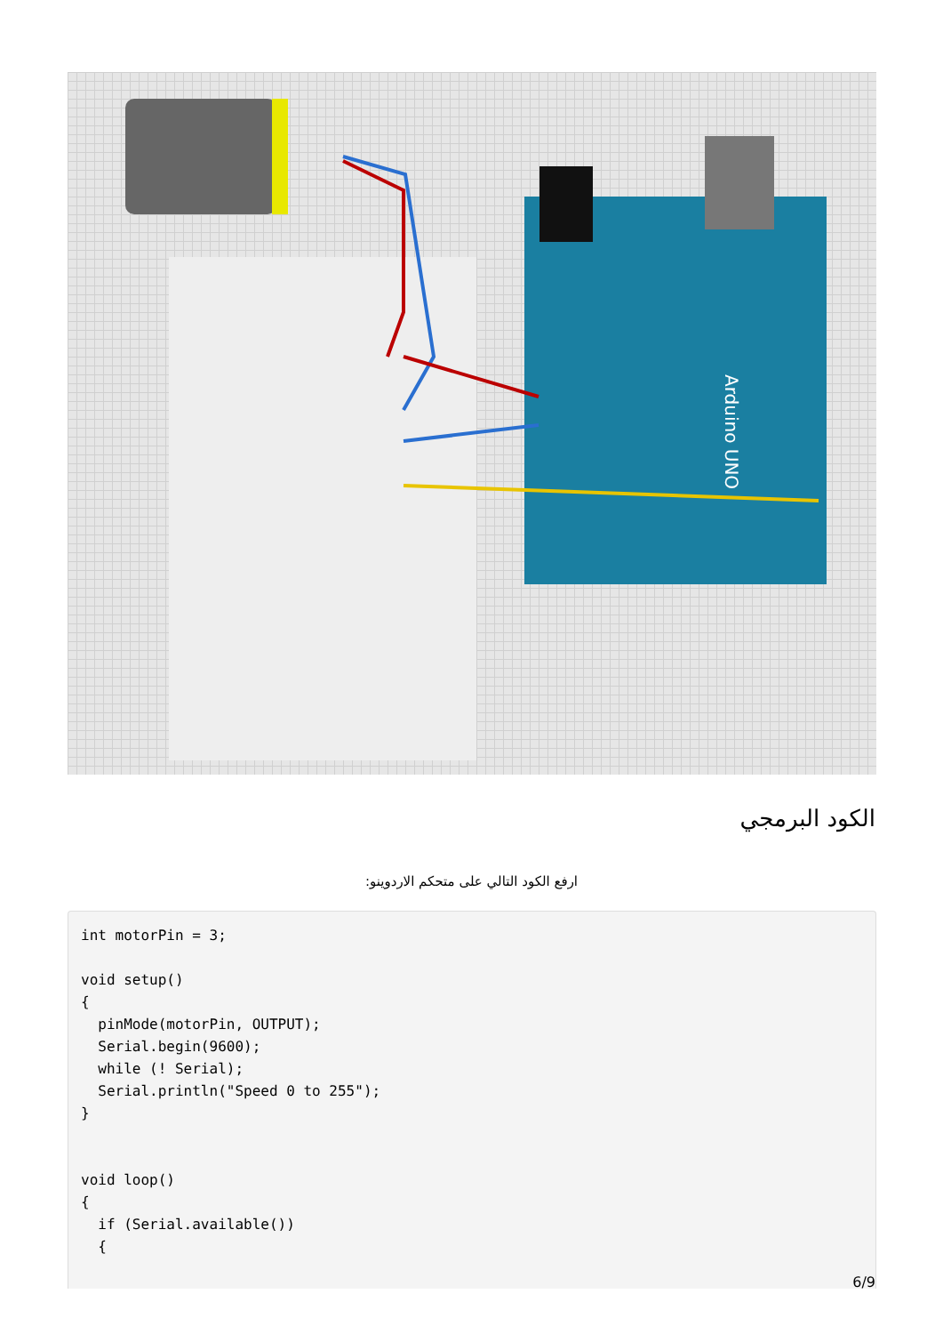Arduino UNO
الكود البرمجي
ارفع الكود التالي على متحكم الاردوينو:
int motorPin = 3;

void setup()
{
  pinMode(motorPin, OUTPUT);
  Serial.begin(9600);
  while (! Serial);
  Serial.println("Speed 0 to 255");
}


void loop()
{
  if (Serial.available())
  {
6/9